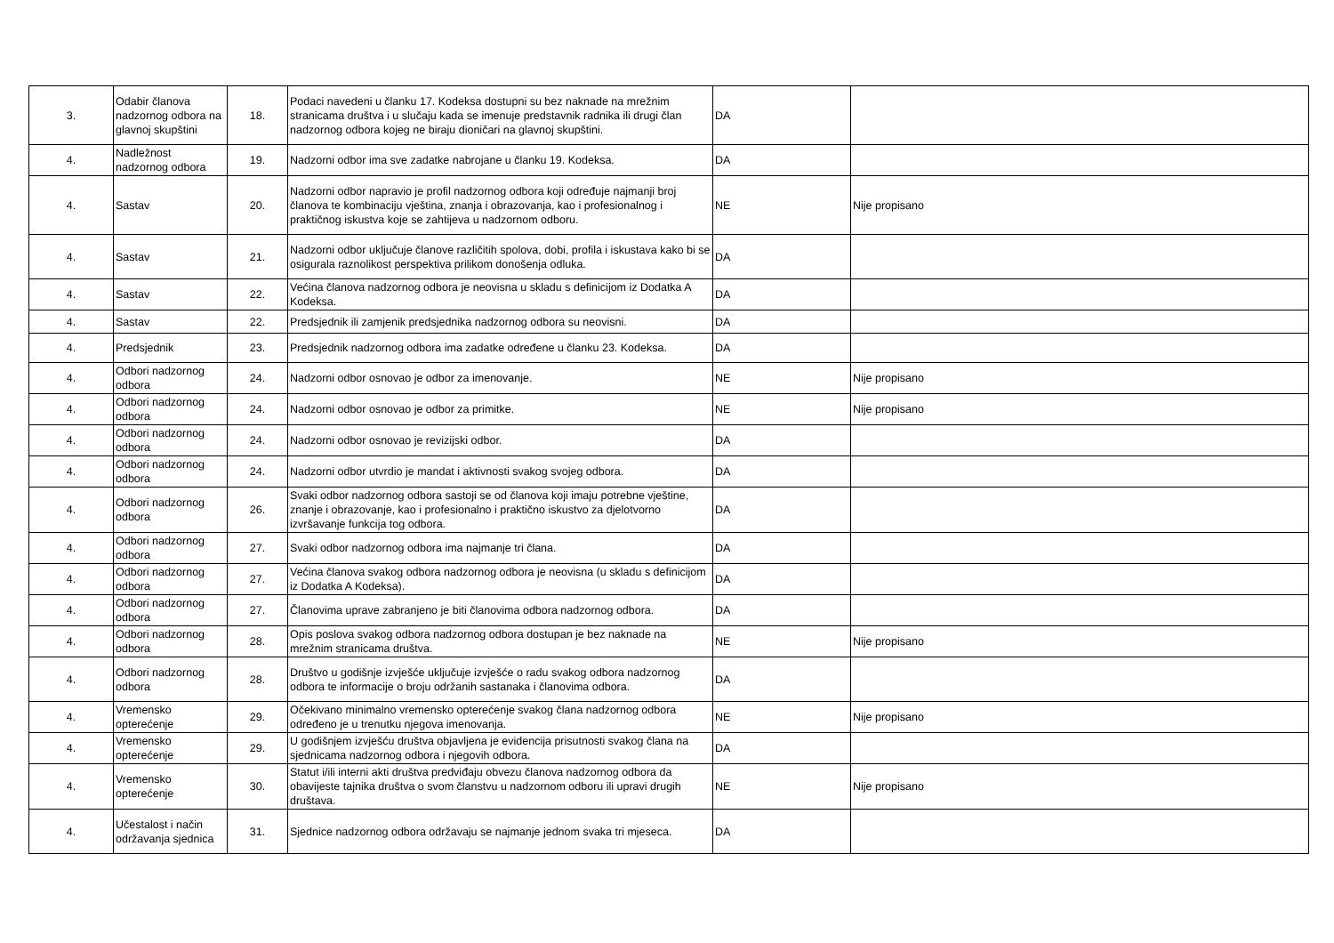| 3. | Odabir članova nadzornog odbora na glavnoj skupštini | 18. | Podaci navedeni u članku 17. Kodeksa dostupni su bez naknade na mrežnim stranicama društva i u slučaju kada se imenuje predstavnik radnika ili drugi član nadzornog odbora kojeg ne biraju dioničari na glavnoj skupštini. | DA | |
| 4. | Nadležnost nadzornog odbora | 19. | Nadzorni odbor ima sve zadatke nabrojane u članku 19. Kodeksa. | DA | |
| 4. | Sastav | 20. | Nadzorni odbor napravio je profil nadzornog odbora koji određuje najmanji broj članova te kombinaciju vještina, znanja i obrazovanja, kao i profesionalnog i praktičnog iskustva koje se zahtijeva u nadzornom odboru. | NE | Nije propisano |
| 4. | Sastav | 21. | Nadzorni odbor uključuje članove različitih spolova, dobi, profila i iskustava kako bi se osigurala raznolikost perspektiva prilikom donošenja odluka. | DA | |
| 4. | Sastav | 22. | Većina članova nadzornog odbora je neovisna u skladu s definicijom iz Dodatka A Kodeksa. | DA | |
| 4. | Sastav | 22. | Predsjednik ili zamjenik predsjednika nadzornog odbora su neovisni. | DA | |
| 4. | Predsjednik | 23. | Predsjednik nadzornog odbora ima zadatke određene u članku 23. Kodeksa. | DA | |
| 4. | Odbori nadzornog odbora | 24. | Nadzorni odbor osnovao je odbor za imenovanje. | NE | Nije propisano |
| 4. | Odbori nadzornog odbora | 24. | Nadzorni odbor osnovao je odbor za primitke. | NE | Nije propisano |
| 4. | Odbori nadzornog odbora | 24. | Nadzorni odbor osnovao je revizijski odbor. | DA | |
| 4. | Odbori nadzornog odbora | 24. | Nadzorni odbor utvrdio je mandat i aktivnosti svakog svojeg odbora. | DA | |
| 4. | Odbori nadzornog odbora | 26. | Svaki odbor nadzornog odbora sastoji se od članova koji imaju potrebne vještine, znanje i obrazovanje, kao i profesionalno i praktično iskustvo za djelotvorno izvršavanje funkcija tog odbora. | DA | |
| 4. | Odbori nadzornog odbora | 27. | Svaki odbor nadzornog odbora ima najmanje tri člana. | DA | |
| 4. | Odbori nadzornog odbora | 27. | Većina članova svakog odbora nadzornog odbora je neovisna (u skladu s definicijom iz Dodatka A Kodeksa). | DA | |
| 4. | Odbori nadzornog odbora | 27. | Članovima uprave zabranjeno je biti članovima odbora nadzornog odbora. | DA | |
| 4. | Odbori nadzornog odbora | 28. | Opis poslova svakog odbora nadzornog odbora dostupan je bez naknade na mrežnim stranicama društva. | NE | Nije propisano |
| 4. | Odbori nadzornog odbora | 28. | Društvo u godišnje izvješće uključuje izvješće o radu svakog odbora nadzornog odbora te informacije o broju održanih sastanaka i članovima odbora. | DA | |
| 4. | Vremensko opterećenje | 29. | Očekivano minimalno vremensko opterećenje svakog člana nadzornog odbora određeno je u trenutku njegova imenovanja. | NE | Nije propisano |
| 4. | Vremensko opterećenje | 29. | U godišnjem izvješću društva objavljena je evidencija prisutnosti svakog člana na sjednicama nadzornog odbora i njegovih odbora. | DA | |
| 4. | Vremensko opterećenje | 30. | Statut i/ili interni akti društva predviđaju obvezu članova nadzornog odbora da obavijeste tajnika društva o svom članstvu u nadzornom odboru ili upravi drugih društava. | NE | Nije propisano |
| 4. | Učestalost i način održavanja sjednica | 31. | Sjednice nadzornog odbora održavaju se najmanje jednom svaka tri mjeseca. | DA | |